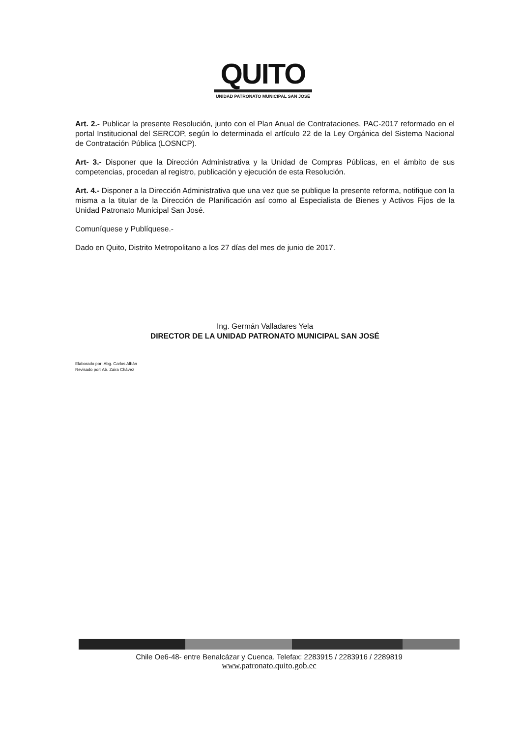QUITO
UNIDAD PATRONATO MUNICIPAL SAN JOSÉ
Art. 2.- Publicar la presente Resolución, junto con el Plan Anual de Contrataciones, PAC-2017 reformado en el portal Institucional del SERCOP, según lo determinada el artículo 22 de la Ley Orgánica del Sistema Nacional de Contratación Pública (LOSNCP).
Art- 3.- Disponer que la Dirección Administrativa y la Unidad de Compras Públicas, en el ámbito de sus competencias, procedan al registro, publicación y ejecución de esta Resolución.
Art. 4.- Disponer a la Dirección Administrativa que una vez que se publique la presente reforma, notifique con la misma a la titular de la Dirección de Planificación así como al Especialista de Bienes y Activos Fijos de la Unidad Patronato Municipal San José.
Comuníquese y Publíquese.-
Dado en Quito, Distrito Metropolitano a los 27 días del mes de junio de 2017.
Ing. Germán Valladares Yela
DIRECTOR DE LA UNIDAD PATRONATO MUNICIPAL SAN JOSÉ
Elaborado por: Abg. Carlos Albán
Revisado por: Ab. Zaira Chávez
Chile Oe6-48- entre Benalcázar y Cuenca. Telefax: 2283915 / 2283916 / 2289819
www.patronato.quito.gob.ec